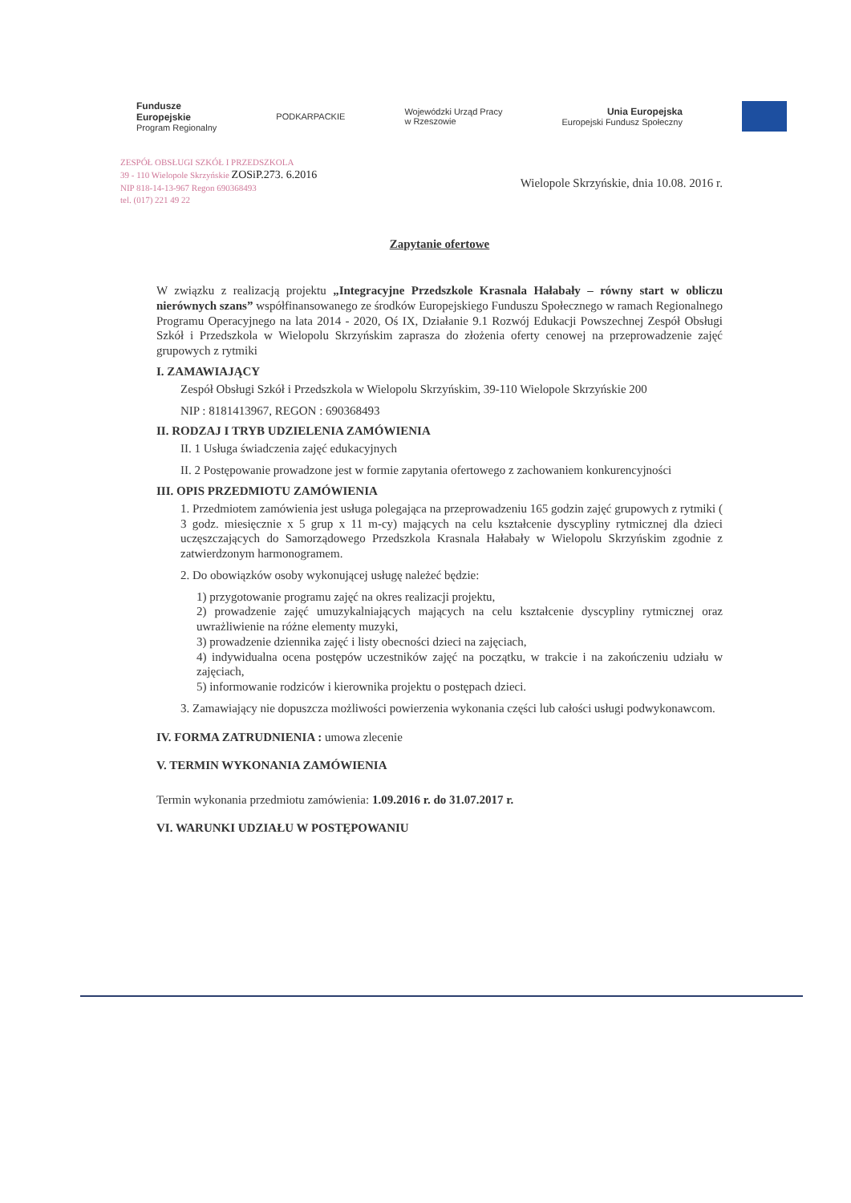Fundusze
Europejskie
Program Regionalny
PODKARPACKIE
Wojewódzki Urząd Pracy
w Rzeszowie
Unia Europejska
Europejski Fundusz Społeczny
ZESPÓŁ OBSŁUGI SZKÓŁ I PRZEDSZKOLA
39 - 110 Wielopole Skrzyńskie ZOSiP.273. 6.2016
NIP 818-14-13-967 Regon 690368493
tel. (017) 221 49 22
Wielopole Skrzyńskie, dnia 10.08. 2016 r.
Zapytanie ofertowe
W związku z realizacją projektu „Integracyjne Przedszkole Krasnala Hałabały – równy start w obliczu nierównych szans” współfinansowanego ze środków Europejskiego Funduszu Społecznego w ramach Regionalnego Programu Operacyjnego na lata 2014 - 2020, Oś IX, Działanie 9.1 Rozwój Edukacji Powszechnej Zespół Obsługi Szkół i Przedszkola w Wielopolu Skrzyńskim zaprasza do złożenia oferty cenowej na przeprowadzenie zajęć grupowych z rytmiki
I. ZAMAWIAJĄCY
Zespół Obsługi Szkół i Przedszkola w Wielopolu Skrzyńskim, 39-110 Wielopole Skrzyńskie 200
NIP : 8181413967, REGON : 690368493
II. RODZAJ I TRYB UDZIELENIA ZAMÓWIENIA
II. 1 Usługa świadczenia zajęć edukacyjnych
II. 2 Postępowanie prowadzone jest w formie zapytania ofertowego z zachowaniem konkurencyjności
III. OPIS PRZEDMIOTU ZAMÓWIENIA
1. Przedmiotem zamówienia jest usługa polegająca na przeprowadzeniu 165 godzin zajęć grupowych z rytmiki ( 3 godz. miesięcznie x 5 grup x 11 m-cy) mających na celu kształcenie dyscypliny rytmicznej dla dzieci uczęszczających do Samorządowego Przedszkola Krasnala Hałabały w Wielopolu Skrzyńskim zgodnie z zatwierdzonym harmonogramem.
2. Do obowiązków osoby wykonującej usługę należeć będzie:
1) przygotowanie programu zajęć na okres realizacji projektu,
2) prowadzenie zajęć umuzykalniających mających na celu kształcenie dyscypliny rytmicznej oraz uwrażliwienie na różne elementy muzyki,
3) prowadzenie dziennika zajęć i listy obecności dzieci na zajęciach,
4) indywidualna ocena postępów uczestników zajęć na początku, w trakcie i na zakończeniu udziału w zajęciach,
5) informowanie rodziców i kierownika projektu o postępach dzieci.
3. Zamawiający nie dopuszcza możliwości powierzenia wykonania części lub całości usługi podwykonawcom.
IV. FORMA ZATRUDNIENIA : umowa zlecenie
V. TERMIN WYKONANIA ZAMÓWIENIA
Termin wykonania przedmiotu zamówienia: 1.09.2016 r. do 31.07.2017 r.
VI. WARUNKI UDZIAŁU W POSTĘPOWANIU